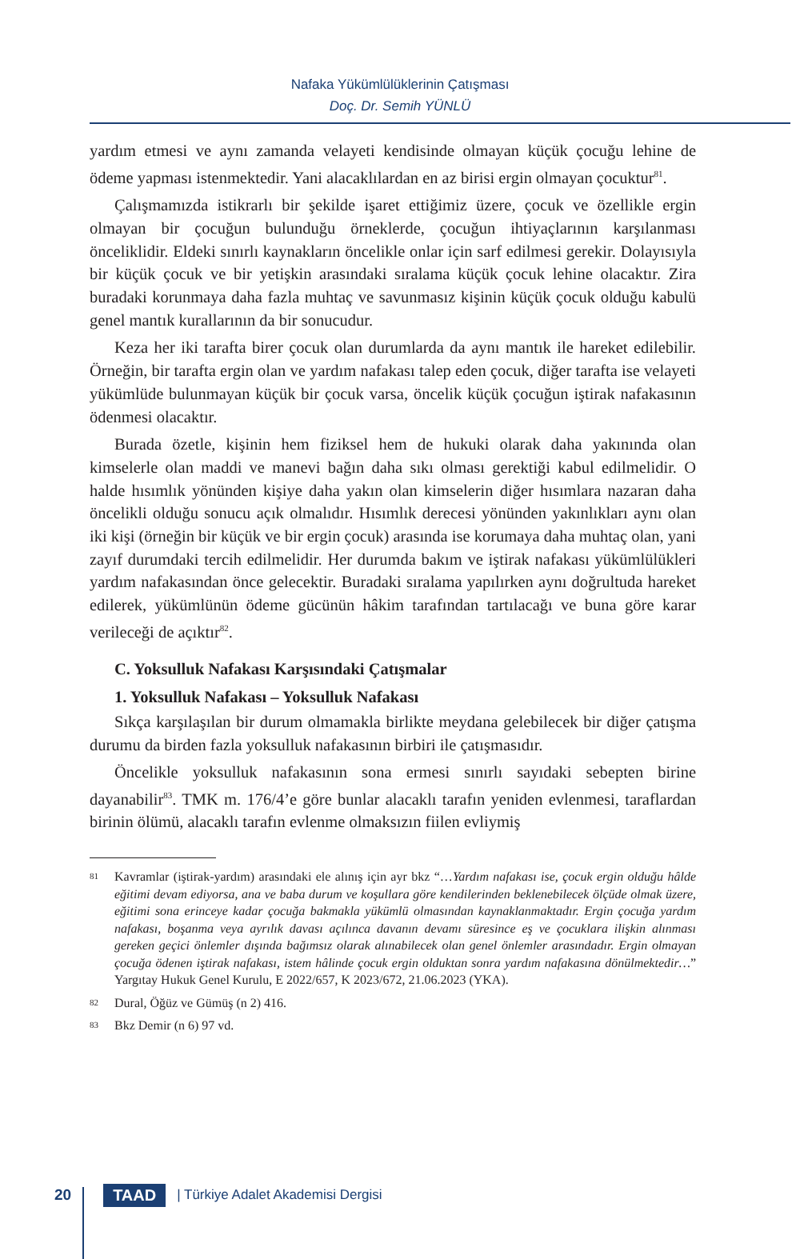Nafaka Yükümlülüklerinin Çatışması
Doç. Dr. Semih YÜNLÜ
yardım etmesi ve aynı zamanda velayeti kendisinde olmayan küçük çocuğu lehine de ödeme yapması istenmektedir. Yani alacaklılardan en az birisi ergin olmayan çocuktur<sup>81</sup>.
Çalışmamızda istikrarlı bir şekilde işaret ettiğimiz üzere, çocuk ve özellikle ergin olmayan bir çocuğun bulunduğu örneklerde, çocuğun ihtiyaçlarının karşılanması önceliklidir. Eldeki sınırlı kaynakların öncelikle onlar için sarf edilmesi gerekir. Dolayısıyla bir küçük çocuk ve bir yetişkin arasındaki sıralama küçük çocuk lehine olacaktır. Zira buradaki korunmaya daha fazla muhtaç ve savunmasız kişinin küçük çocuk olduğu kabulü genel mantık kurallarının da bir sonucudur.
Keza her iki tarafta birer çocuk olan durumlarda da aynı mantık ile hareket edilebilir. Örneğin, bir tarafta ergin olan ve yardım nafakası talep eden çocuk, diğer tarafta ise velayeti yükümlüde bulunmayan küçük bir çocuk varsa, öncelik küçük çocuğun iştirak nafakasının ödenmesi olacaktır.
Burada özetle, kişinin hem fiziksel hem de hukuki olarak daha yakınında olan kimselerle olan maddi ve manevi bağın daha sıkı olması gerektiği kabul edilmelidir. O halde hısımlık yönünden kişiye daha yakın olan kimselerin diğer hısımlara nazaran daha öncelikli olduğu sonucu açık olmalıdır. Hısımlık derecesi yönünden yakınlıkları aynı olan iki kişi (örneğin bir küçük ve bir ergin çocuk) arasında ise korumaya daha muhtaç olan, yani zayıf durumdaki tercih edilmelidir. Her durumda bakım ve iştirak nafakası yükümlülükleri yardım nafakasından önce gelecektir. Buradaki sıralama yapılırken aynı doğrultuda hareket edilerek, yükümlünün ödeme gücünün hâkim tarafından tartılacağı ve buna göre karar verileceği de açıktır<sup>82</sup>.
C. Yoksulluk Nafakası Karşısındaki Çatışmalar
1. Yoksulluk Nafakası – Yoksulluk Nafakası
Sıkça karşılaşılan bir durum olmamakla birlikte meydana gelebilecek bir diğer çatışma durumu da birden fazla yoksulluk nafakasının birbiri ile çatışmasıdır.
Öncelikle yoksulluk nafakasının sona ermesi sınırlı sayıdaki sebepten birine dayanabilir<sup>83</sup>. TMK m. 176/4’e göre bunlar alacaklı tarafın yeniden evlenmesi, taraflardan birinin ölümü, alacaklı tarafın evlenme olmaksızın fiilen evliymiş
81 Kavramlar (iştirak-yardım) arasındaki ele alınış için ayr bkz “…Yardım nafakası ise, çocuk ergin olduğu hâlde eğitimi devam ediyorsa, ana ve baba durum ve koşullara göre kendilerinden beklenebilecek ölçüde olmak üzere, eğitimi sona erinceye kadar çocuğa bakmakla yükümlü olmasından kaynaklanmaktadır. Ergin çocuğa yardım nafakası, boşanma veya ayrılık davası açılınca davanın devamı süresince eş ve çocuklara ilişkin alınması gereken geçici önlemler dışında bağımsız olarak alınabilecek olan genel önlemler arasındadır. Ergin olmayan çocuğa ödenen iştirak nafakası, istem hâlinde çocuk ergin olduktan sonra yardım nafakasına dönülmektedir…” Yargıtay Hukuk Genel Kurulu, E 2022/657, K 2023/672, 21.06.2023 (YKA).
82 Dural, Öğüz ve Gümüş (n 2) 416.
83 Bkz Demir (n 6) 97 vd.
20 TAAD | Türkiye Adalet Akademisi Dergisi